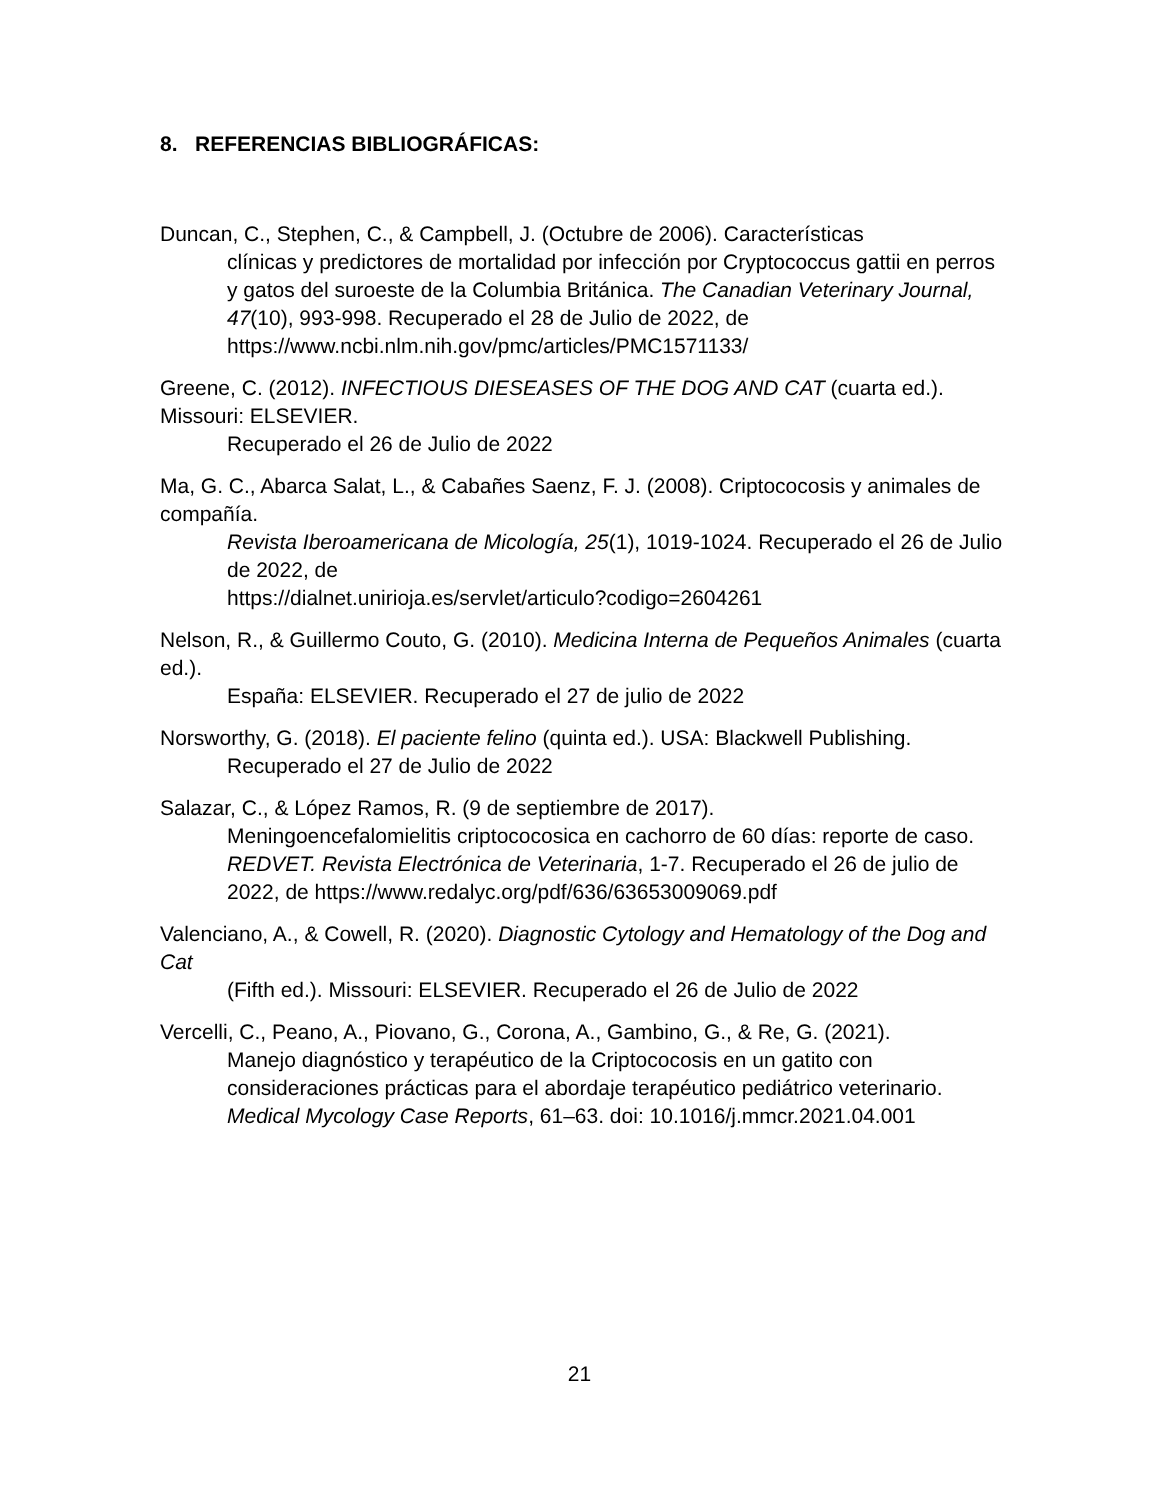8. REFERENCIAS BIBLIOGRÁFICAS:
Duncan, C., Stephen, C., & Campbell, J. (Octubre de 2006). Características
clínicas y predictores de mortalidad por infección por Cryptococcus gattii en perros y gatos del suroeste de la Columbia Británica. The Canadian Veterinary Journal, 47(10), 993-998. Recuperado el 28 de Julio de 2022, de https://www.ncbi.nlm.nih.gov/pmc/articles/PMC1571133/
Greene, C. (2012). INFECTIOUS DIESEASES OF THE DOG AND CAT (cuarta ed.). Missouri: ELSEVIER.
Recuperado el 26 de Julio de 2022
Ma, G. C., Abarca Salat, L., & Cabañes Saenz, F. J. (2008). Criptococosis y animales de compañía.
Revista Iberoamericana de Micología, 25(1), 1019-1024. Recuperado el 26 de Julio de 2022, de
https://dialnet.unirioja.es/servlet/articulo?codigo=2604261
Nelson, R., & Guillermo Couto, G. (2010). Medicina Interna de Pequeños Animales (cuarta ed.).
España: ELSEVIER. Recuperado el 27 de julio de 2022
Norsworthy, G. (2018). El paciente felino (quinta ed.). USA: Blackwell Publishing.
Recuperado el 27 de Julio de 2022
Salazar, C., & López Ramos, R. (9 de septiembre de 2017).
Meningoencefalomielitis criptococosica en cachorro de 60 días: reporte de caso. REDVET. Revista Electrónica de Veterinaria, 1-7. Recuperado el 26 de julio de 2022, de https://www.redalyc.org/pdf/636/63653009069.pdf
Valenciano, A., & Cowell, R. (2020). Diagnostic Cytology and Hematology of the Dog and Cat
(Fifth ed.). Missouri: ELSEVIER. Recuperado el 26 de Julio de 2022
Vercelli, C., Peano, A., Piovano, G., Corona, A., Gambino, G., & Re, G. (2021).
Manejo diagnóstico y terapéutico de la Criptococosis en un gatito con consideraciones prácticas para el abordaje terapéutico pediátrico veterinario. Medical Mycology Case Reports, 61–63. doi: 10.1016/j.mmcr.2021.04.001
21